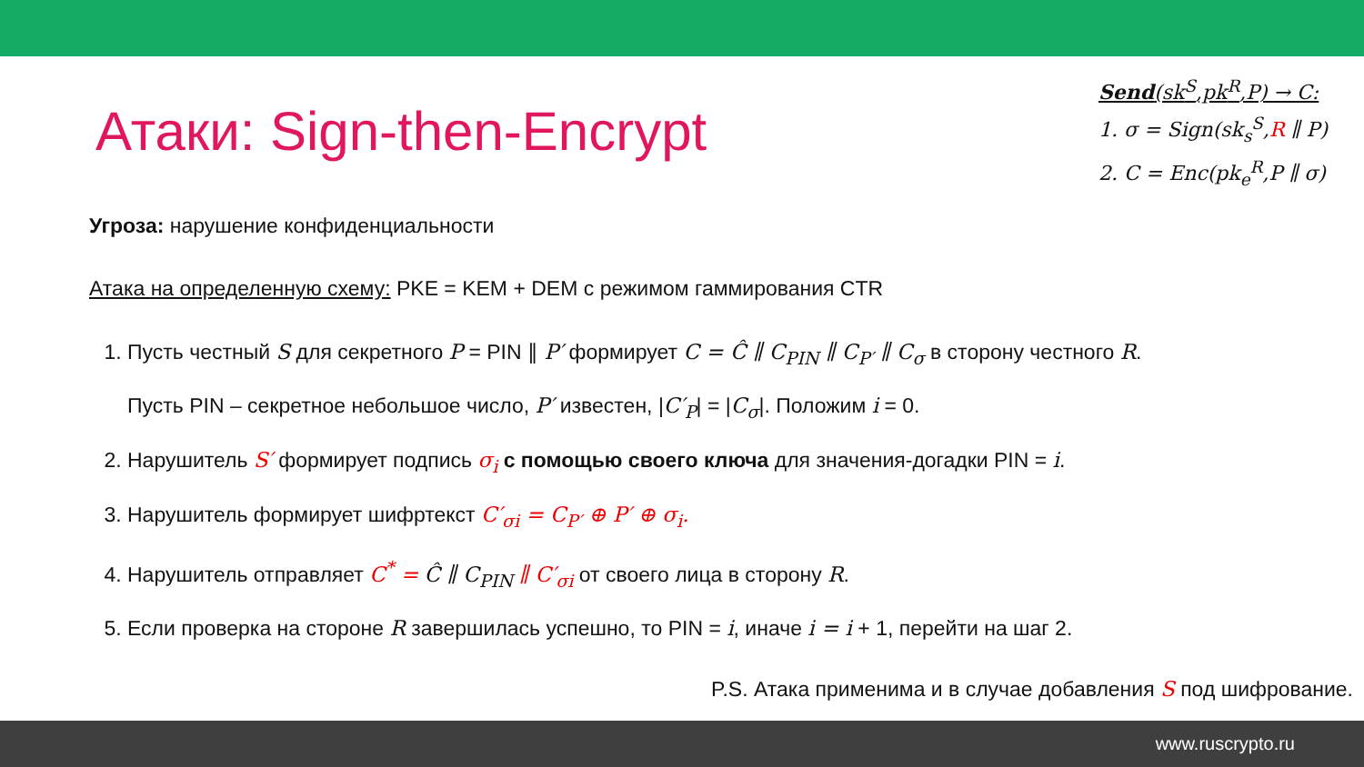Атаки: Sign-then-Encrypt
Send(sk<sup>S</sup>,pk<sup>R</sup>,P) → C:
1. σ = Sign(sk<sub>s</sub><sup>S</sup>,R ∥ P)
2. C = Enc(pk<sub>e</sub><sup>R</sup>,P ∥ σ)
Угроза: нарушение конфиденциальности
Атака на определенную схему: PKE = KEM + DEM с режимом гаммирования CTR
1. Пусть честный S для секретного P = PIN ∥ P′ формирует C = Ĉ ∥ C<sub>PIN</sub> ∥ C<sub>P′</sub> ∥ C<sub>σ</sub> в сторону честного R.
Пусть PIN – секретное небольшое число, P′ известен, |C′<sub>P</sub>| = |C<sub>σ</sub>|. Положим i = 0.
2. Нарушитель S′ формирует подпись σ<sub>i</sub> с помощью своего ключа для значения-догадки PIN = i.
3. Нарушитель формирует шифртекст C′<sub>σi</sub> = C<sub>P′</sub> ⊕ P′ ⊕ σ<sub>i</sub>.
4. Нарушитель отправляет C<sup>*</sup> = Ĉ ∥ C<sub>PIN</sub> ∥ C′<sub>σi</sub> от своего лица в сторону R.
5. Если проверка на стороне R завершилась успешно, то PIN = i, иначе i = i + 1, перейти на шаг 2.
P.S. Атака применима и в случае добавления S под шифрование.
www.ruscrypto.ru